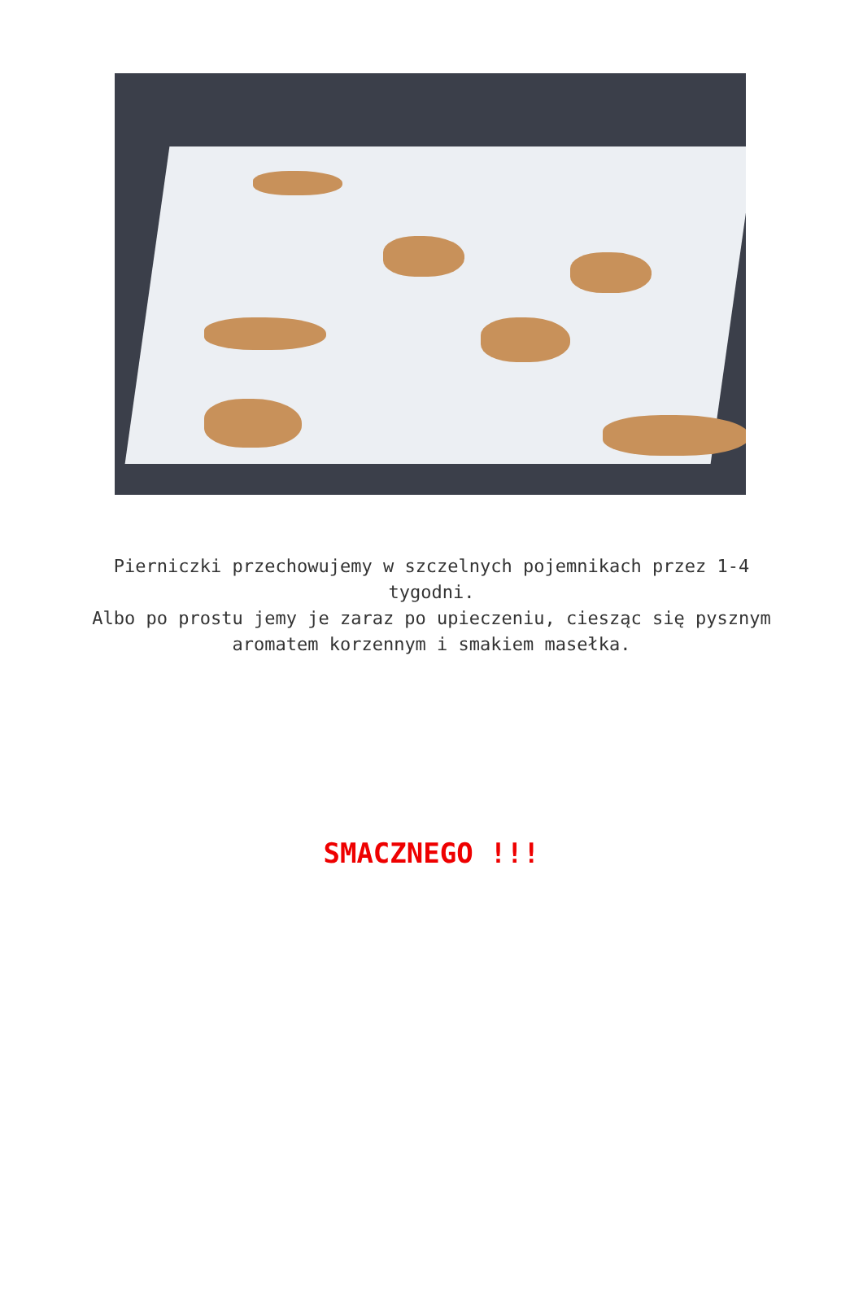Pierniczki przechowujemy w szczelnych pojemnikach przez 1-4 tygodni.
Albo po prostu jemy je zaraz po upieczeniu, ciesząc się pysznym aromatem korzennym i smakiem masełka.
SMACZNEGO !!!